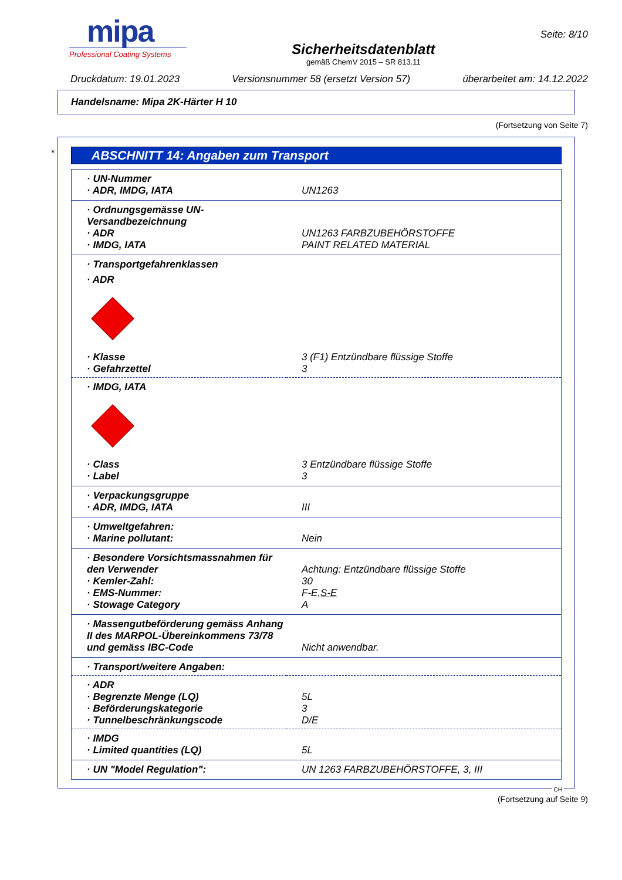mipa
Professional Coating Systems
Sicherheitsdatenblatt
gemäß ChemV 2015 – SR 813.11
Seite: 8/10
Druckdatum: 19.01.2023 Versionsnummer 58 (ersetzt Version 57) überarbeitet am: 14.12.2022
Handelsname: Mipa 2K-Härter H 10
(Fortsetzung von Seite 7)
*
ABSCHNITT 14: Angaben zum Transport
| · UN-Nummer | |
| · ADR, IMDG, IATA | UN1263 |
| · Ordnungsgemässe UN-Versandbezeichnung | |
| · ADR | UN1263 FARBZUBEHÖRSTOFFE |
| · IMDG, IATA | PAINT RELATED MATERIAL |
| · Transportgefahrenklassen | |
| · ADR | |
| · Klasse | 3 (F1) Entzündbare flüssige Stoffe |
| · Gefahrzettel | 3 |
| · IMDG, IATA | |
| · Class | 3 Entzündbare flüssige Stoffe |
| · Label | 3 |
| · Verpackungsgruppe | |
| · ADR, IMDG, IATA | III |
| · Umweltgefahren: | |
| · Marine pollutant: | Nein |
| · Besondere Vorsichtsmassnahmen für den Verwender | Achtung: Entzündbare flüssige Stoffe |
| · Kemler-Zahl: | 30 |
| · EMS-Nummer: | F-E, S-E |
| · Stowage Category | A |
| · Massengutbeförderung gemäss Anhang II des MARPOL-Übereinkommens 73/78 und gemäss IBC-Code | Nicht anwendbar. |
| · Transport/weitere Angaben: | |
| · ADR | |
| · Begrenzte Menge (LQ) | 5L |
| · Beförderungskategorie | 3 |
| · Tunnelbeschränkungscode | D/E |
| · IMDG | |
| · Limited quantities (LQ) | 5L |
| · UN "Model Regulation": | UN 1263 FARBZUBEHÖRSTOFFE, 3, III |
CH
(Fortsetzung auf Seite 9)